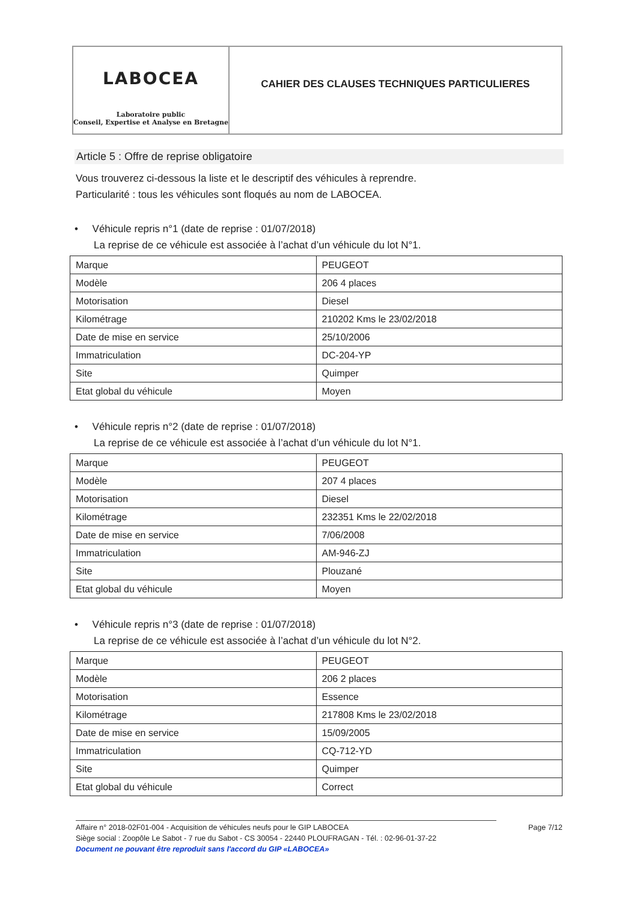LABOCEA
Laboratoire public
Conseil, Expertise et Analyse en Bretagne
CAHIER DES CLAUSES TECHNIQUES PARTICULIERES
Article 5 : Offre de reprise obligatoire
Vous trouverez ci-dessous la liste et le descriptif des véhicules à reprendre.
Particularité : tous les véhicules sont floqués au nom de LABOCEA.
• Véhicule repris n°1 (date de reprise : 01/07/2018)
La reprise de ce véhicule est associée à l’achat d’un véhicule du lot N°1.
| Marque | PEUGEOT |
| Modèle | 206 4 places |
| Motorisation | Diesel |
| Kilométrage | 210202 Kms le 23/02/2018 |
| Date de mise en service | 25/10/2006 |
| Immatriculation | DC-204-YP |
| Site | Quimper |
| Etat global du véhicule | Moyen |
• Véhicule repris n°2 (date de reprise : 01/07/2018)
La reprise de ce véhicule est associée à l’achat d’un véhicule du lot N°1.
| Marque | PEUGEOT |
| Modèle | 207 4 places |
| Motorisation | Diesel |
| Kilométrage | 232351 Kms le 22/02/2018 |
| Date de mise en service | 7/06/2008 |
| Immatriculation | AM-946-ZJ |
| Site | Plouzané |
| Etat global du véhicule | Moyen |
• Véhicule repris n°3 (date de reprise : 01/07/2018)
La reprise de ce véhicule est associée à l’achat d’un véhicule du lot N°2.
| Marque | PEUGEOT |
| Modèle | 206 2 places |
| Motorisation | Essence |
| Kilométrage | 217808 Kms le 23/02/2018 |
| Date de mise en service | 15/09/2005 |
| Immatriculation | CQ-712-YD |
| Site | Quimper |
| Etat global du véhicule | Correct |
Affaire n° 2018-02F01-004 - Acquisition de véhicules neufs pour le GIP LABOCEA Page 7/12
Siège social : Zoopôle Le Sabot - 7 rue du Sabot - CS 30054 - 22440 PLOUFRAGAN - Tél. : 02-96-01-37-22
Document ne pouvant être reproduit sans l'accord du GIP «LABOCEA»